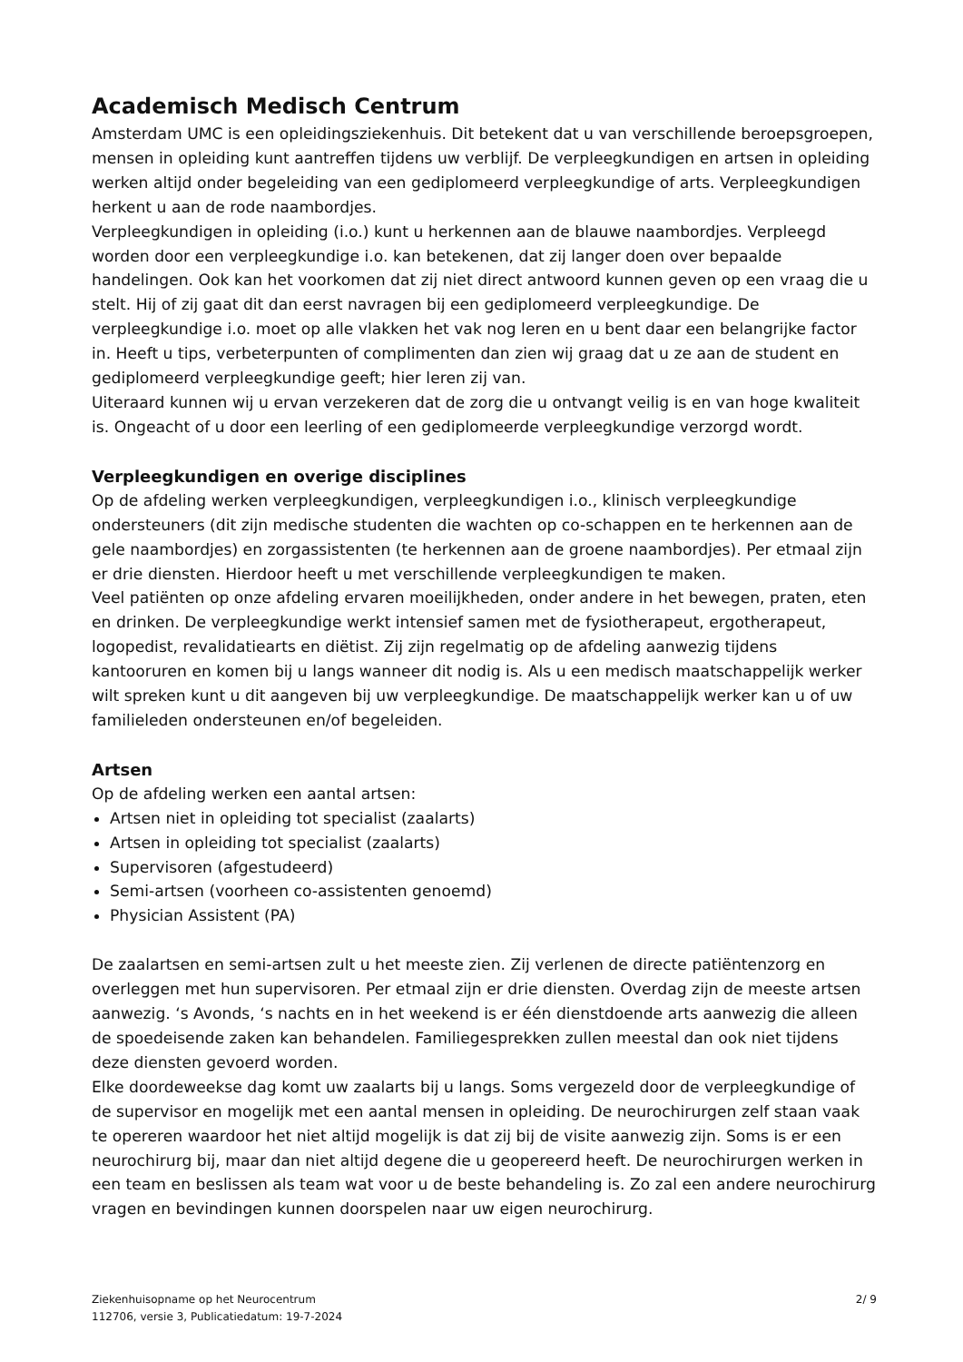Academisch Medisch Centrum
Amsterdam UMC is een opleidingsziekenhuis. Dit betekent dat u van verschillende beroepsgroepen, mensen in opleiding kunt aantreffen tijdens uw verblijf. De verpleegkundigen en artsen in opleiding werken altijd onder begeleiding van een gediplomeerd verpleegkundige of arts. Verpleegkundigen herkent u aan de rode naambordjes.
Verpleegkundigen in opleiding (i.o.) kunt u herkennen aan de blauwe naambordjes. Verpleegd worden door een verpleegkundige i.o. kan betekenen, dat zij langer doen over bepaalde handelingen. Ook kan het voorkomen dat zij niet direct antwoord kunnen geven op een vraag die u stelt. Hij of zij gaat dit dan eerst navragen bij een gediplomeerd verpleegkundige. De verpleegkundige i.o. moet op alle vlakken het vak nog leren en u bent daar een belangrijke factor in. Heeft u tips, verbeterpunten of complimenten dan zien wij graag dat u ze aan de student en gediplomeerd verpleegkundige geeft; hier leren zij van.
Uiteraard kunnen wij u ervan verzekeren dat de zorg die u ontvangt veilig is en van hoge kwaliteit is. Ongeacht of u door een leerling of een gediplomeerde verpleegkundige verzorgd wordt.
Verpleegkundigen en overige disciplines
Op de afdeling werken verpleegkundigen, verpleegkundigen i.o., klinisch verpleegkundige ondersteuners (dit zijn medische studenten die wachten op co-schappen en te herkennen aan de gele naambordjes) en zorgassistenten (te herkennen aan de groene naambordjes). Per etmaal zijn er drie diensten. Hierdoor heeft u met verschillende verpleegkundigen te maken.
Veel patiënten op onze afdeling ervaren moeilijkheden, onder andere in het bewegen, praten, eten en drinken. De verpleegkundige werkt intensief samen met de fysiotherapeut, ergotherapeut, logopedist, revalidatiearts en diëtist. Zij zijn regelmatig op de afdeling aanwezig tijdens kantooruren en komen bij u langs wanneer dit nodig is. Als u een medisch maatschappelijk werker wilt spreken kunt u dit aangeven bij uw verpleegkundige. De maatschappelijk werker kan u of uw familieleden ondersteunen en/of begeleiden.
Artsen
Op de afdeling werken een aantal artsen:
Artsen niet in opleiding tot specialist (zaalarts)
Artsen in opleiding tot specialist (zaalarts)
Supervisoren (afgestudeerd)
Semi-artsen (voorheen co-assistenten genoemd)
Physician Assistent (PA)
De zaalartsen en semi-artsen zult u het meeste zien. Zij verlenen de directe patiëntenzorg en overleggen met hun supervisoren. Per etmaal zijn er drie diensten. Overdag zijn de meeste artsen aanwezig. ‘s Avonds, ‘s nachts en in het weekend is er één dienstdoende arts aanwezig die alleen de spoedeisende zaken kan behandelen. Familiegesprekken zullen meestal dan ook niet tijdens deze diensten gevoerd worden.
Elke doordeweekse dag komt uw zaalarts bij u langs. Soms vergezeld door de verpleegkundige of de supervisor en mogelijk met een aantal mensen in opleiding. De neurochirurgen zelf staan vaak te opereren waardoor het niet altijd mogelijk is dat zij bij de visite aanwezig zijn. Soms is er een neurochirurg bij, maar dan niet altijd degene die u geopereerd heeft. De neurochirurgen werken in een team en beslissen als team wat voor u de beste behandeling is. Zo zal een andere neurochirurg vragen en bevindingen kunnen doorspelen naar uw eigen neurochirurg.
Ziekenhuisopname op het Neurocentrum
112706, versie 3, Publicatiedatum: 19-7-2024
2/ 9